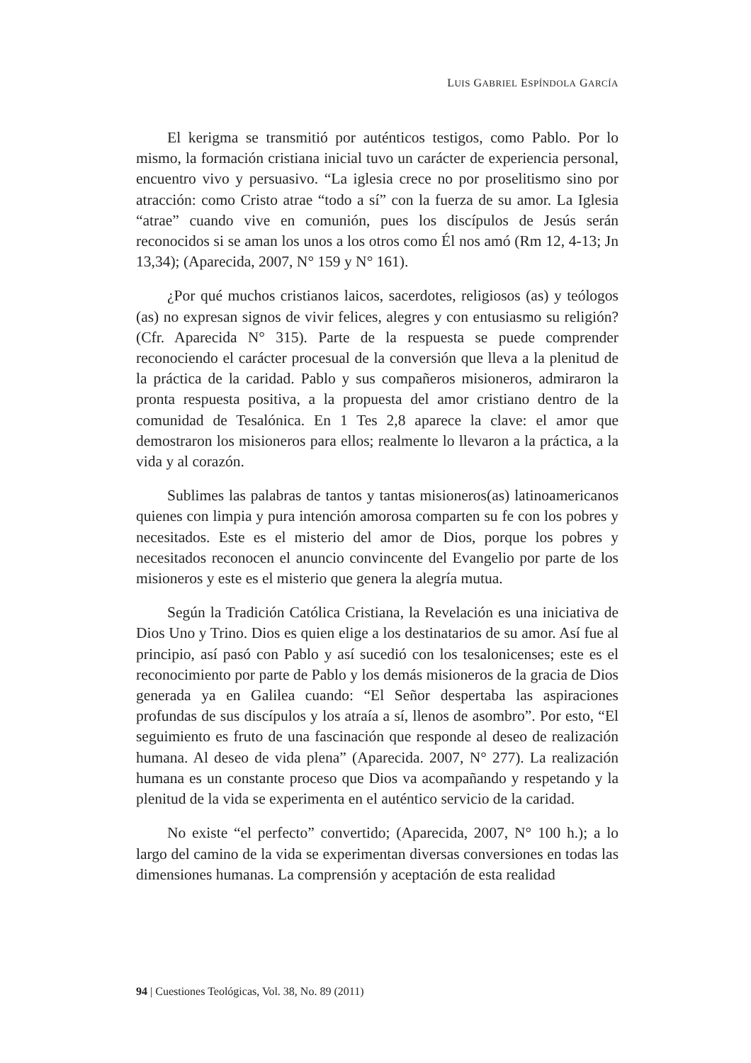LUIS GABRIEL ESPÍNDOLA GARCÍA
El kerigma se transmitió por auténticos testigos, como Pablo. Por lo mismo, la formación cristiana inicial tuvo un carácter de experiencia personal, encuentro vivo y persuasivo. “La iglesia crece no por proselitismo sino por atracción: como Cristo atrae “todo a sí” con la fuerza de su amor. La Iglesia “atrae” cuando vive en comunión, pues los discípulos de Jesús serán reconocidos si se aman los unos a los otros como Él nos amó (Rm 12, 4-13; Jn 13,34); (Aparecida, 2007, N° 159 y N° 161).
¿Por qué muchos cristianos laicos, sacerdotes, religiosos (as) y teólogos (as) no expresan signos de vivir felices, alegres y con entusiasmo su religión? (Cfr. Aparecida N° 315). Parte de la respuesta se puede comprender reconociendo el carácter procesual de la conversión que lleva a la plenitud de la práctica de la caridad. Pablo y sus compañeros misioneros, admiraron la pronta respuesta positiva, a la propuesta del amor cristiano dentro de la comunidad de Tesalónica. En 1 Tes 2,8 aparece la clave: el amor que demostraron los misioneros para ellos; realmente lo llevaron a la práctica, a la vida y al corazón.
Sublimes las palabras de tantos y tantas misioneros(as) latinoamericanos quienes con limpia y pura intención amorosa comparten su fe con los pobres y necesitados. Este es el misterio del amor de Dios, porque los pobres y necesitados reconocen el anuncio convincente del Evangelio por parte de los misioneros y este es el misterio que genera la alegría mutua.
Según la Tradición Católica Cristiana, la Revelación es una iniciativa de Dios Uno y Trino. Dios es quien elige a los destinatarios de su amor. Así fue al principio, así pasó con Pablo y así sucedió con los tesalonicenses; este es el reconocimiento por parte de Pablo y los demás misioneros de la gracia de Dios generada ya en Galilea cuando: “El Señor despertaba las aspiraciones profundas de sus discípulos y los atraía a sí, llenos de asombro”. Por esto, “El seguimiento es fruto de una fascinación que responde al deseo de realización humana. Al deseo de vida plena” (Aparecida. 2007, N° 277). La realización humana es un constante proceso que Dios va acompañando y respetando y la plenitud de la vida se experimenta en el auténtico servicio de la caridad.
No existe “el perfecto” convertido; (Aparecida, 2007, N° 100 h.); a lo largo del camino de la vida se experimentan diversas conversiones en todas las dimensiones humanas. La comprensión y aceptación de esta realidad
94 | Cuestiones Teológicas, Vol. 38, No. 89 (2011)